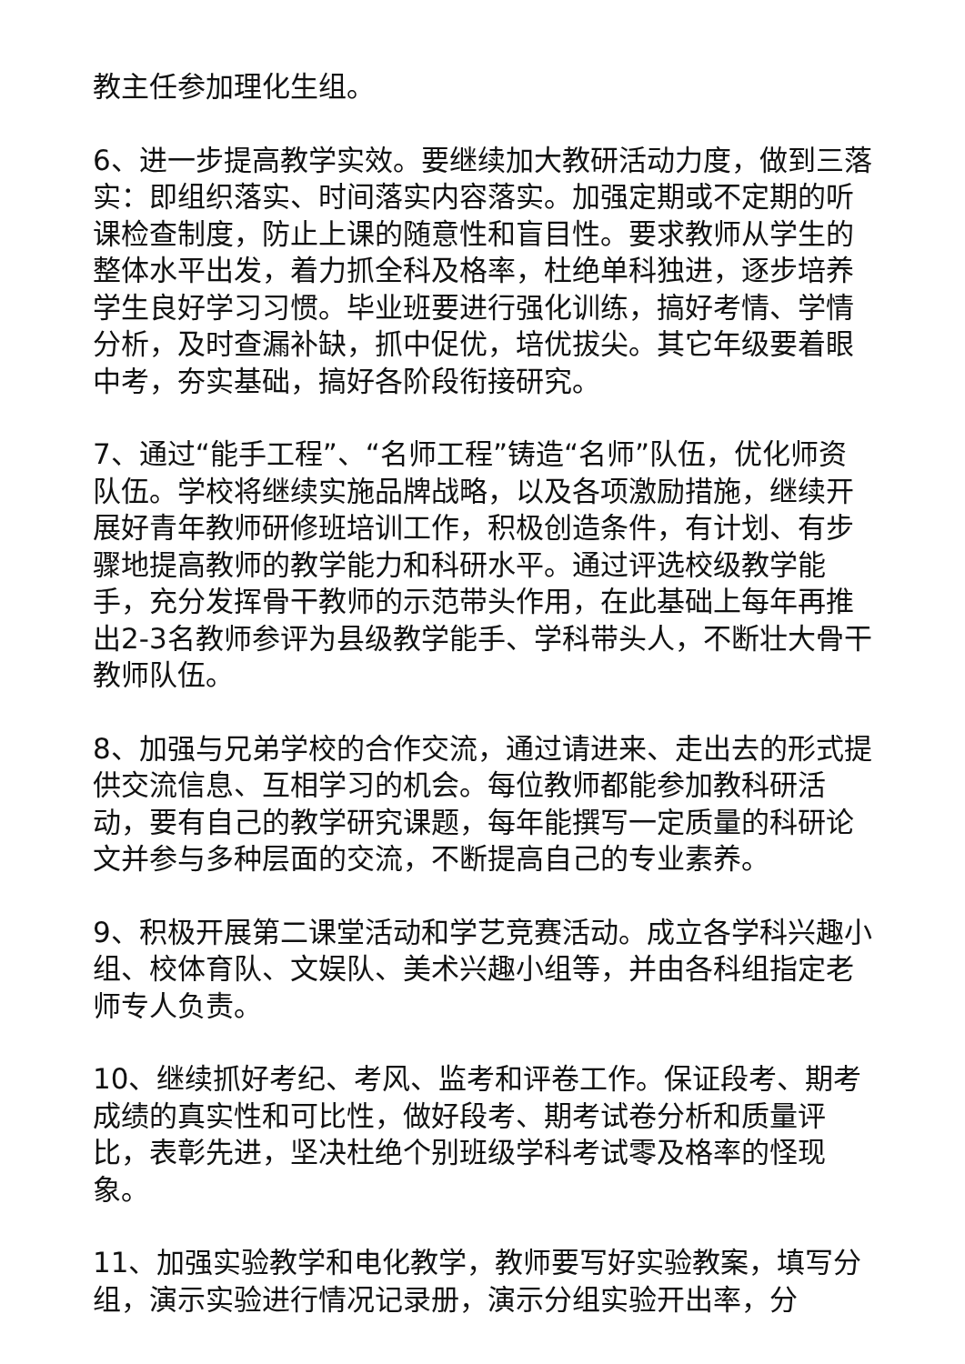教主任参加理化生组。
6、进一步提高教学实效。要继续加大教研活动力度，做到三落实：即组织落实、时间落实内容落实。加强定期或不定期的听课检查制度，防止上课的随意性和盲目性。要求教师从学生的整体水平出发，着力抓全科及格率，杜绝单科独进，逐步培养学生良好学习习惯。毕业班要进行强化训练，搞好考情、学情分析，及时查漏补缺，抓中促优，培优拔尖。其它年级要着眼中考，夯实基础，搞好各阶段衔接研究。
7、通过“能手工程”、“名师工程”铸造“名师”队伍，优化师资队伍。学校将继续实施品牌战略，以及各项激励措施，继续开展好青年教师研修班培训工作，积极创造条件，有计划、有步骤地提高教师的教学能力和科研水平。通过评选校级教学能手，充分发挥骨干教师的示范带头作用，在此基础上每年再推出2-3名教师参评为县级教学能手、学科带头人，不断壮大骨干教师队伍。
8、加强与兄弟学校的合作交流，通过请进来、走出去的形式提供交流信息、互相学习的机会。每位教师都能参加教科研活动，要有自己的教学研究课题，每年能撰写一定质量的科研论文并参与多种层面的交流，不断提高自己的专业素养。
9、积极开展第二课堂活动和学艺竞赛活动。成立各学科兴趣小组、校体育队、文娱队、美术兴趣小组等，并由各科组指定老师专人负责。
10、继续抓好考纪、考风、监考和评卷工作。保证段考、期考成绩的真实性和可比性，做好段考、期考试卷分析和质量评比，表彰先进，坚决杜绝个别班级学科考试零及格率的怪现象。
11、加强实验教学和电化教学，教师要写好实验教案，填写分组，演示实验进行情况记录册，演示分组实验开出率，分